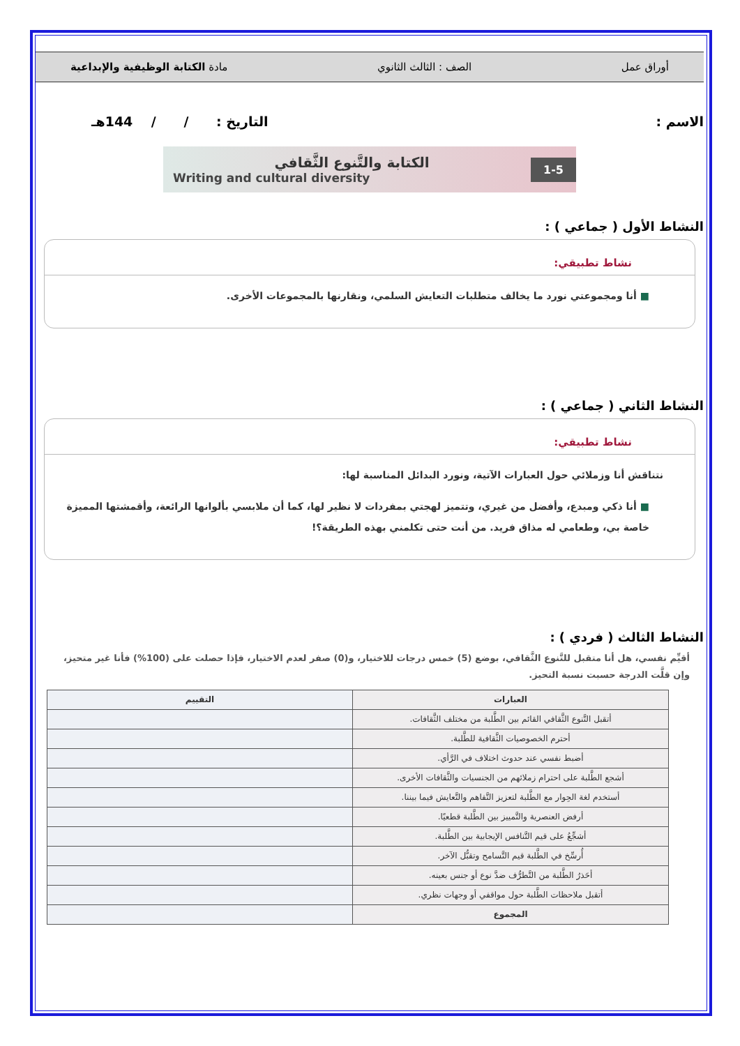أوراق عمل الصف : الثالث الثانوي مادة الكتابة الوظيفية والإبداعية
الاسم : التاريخ : / / 144هـ
الكتابة والتَّنوع الثَّقافي
Writing and cultural diversity
1-5
النشاط الأول ( جماعي ) :
نشاط تطبيقي:
■ أنا ومجموعتي نورد ما يخالف متطلبات التعايش السلمي، ونقارنها بالمجموعات الأخرى.
النشاط الثاني ( جماعي ) :
نشاط تطبيقي:
نتناقش أنا وزملائي حول العبارات الآتية، ونورد البدائل المناسبة لها:
■ أنا ذكي ومبدع، وأفضل من غيري، وتتميز لهجتي بمفردات لا نظير لها، كما أن ملابسي بألوانها الرائعة، وأقمشتها المميزة خاصة بي، وطعامي له مذاق فريد. من أنت حتى تكلمني بهذه الطريقة؟!
النشاط الثالث ( فردي ) :
أقيِّم نفسي، هل أنا متقبل للتَّنوع الثَّقافي، بوضع (5) خمس درجات للاختيار، و(0) صفر لعدم الاختيار، فإذا حصلت على (100%) فأنا غير متحيز، وإن قلَّت الدرجة حسبت نسبة التحيز.
| العبارات | التقييم |
| --- | --- |
| أتقبل التَّنوع الثَّقافي القائم بين الطَّلبة من مختلف الثَّقافات. | |
| أحترم الخصوصيات الثَّقافية للطَّلبة. | |
| أضبط نفسي عند حدوث اختلاف في الرَّأي. | |
| أشجع الطَّلبة على احترام زملائهم من الجنسيات والثَّقافات الأخرى. | |
| أستخدم لغة الحِوار مع الطَّلبة لتعزيز التَّفاهم والتَّعايش فيما بيننا. | |
| أرفض العنصرية والتَّمييز بين الطَّلبة قطعيًا. | |
| أشجِّعُ على قيم التَّنافس الإيجابية بين الطَّلبة. | |
| أُرسِّخ في الطَّلبة قيم التَّسامح وتقبُّل الآخر. | |
| أحَذرُ الطَّلبة من التَّطرُّف ضدَّ نوع أو جنس بعينه. | |
| أتقبل ملاحظات الطَّلبة حول مواقفي أو وجهات نظري. | |
| المجموع | |